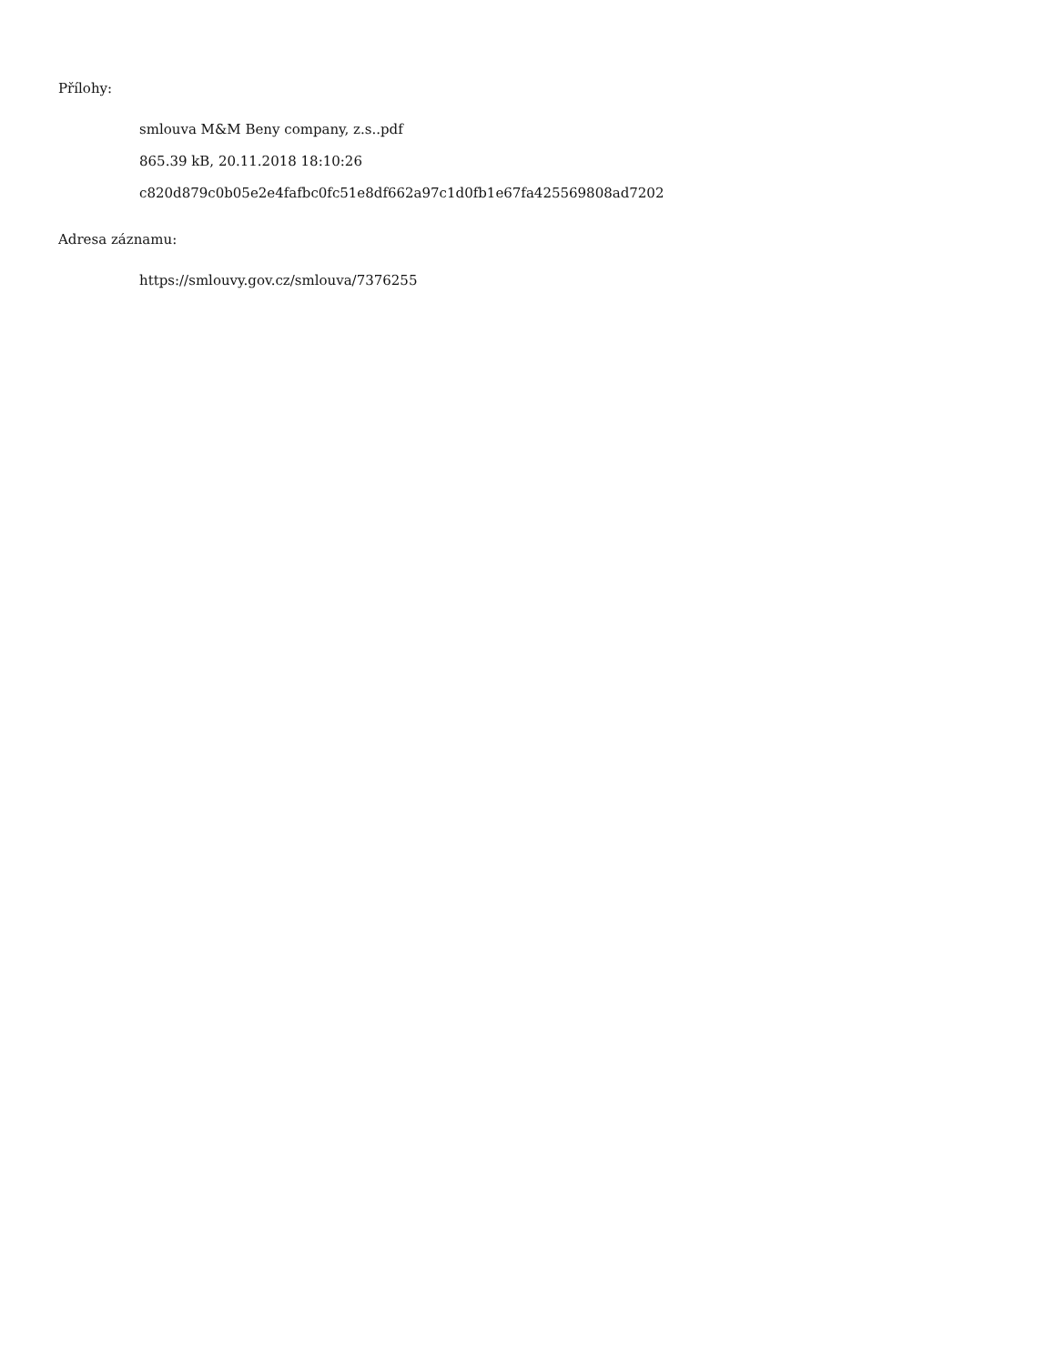Přílohy:
smlouva M&M Beny company, z.s..pdf
865.39 kB, 20.11.2018 18:10:26
c820d879c0b05e2e4fafbc0fc51e8df662a97c1d0fb1e67fa425569808ad7202
Adresa záznamu:
https://smlouvy.gov.cz/smlouva/7376255